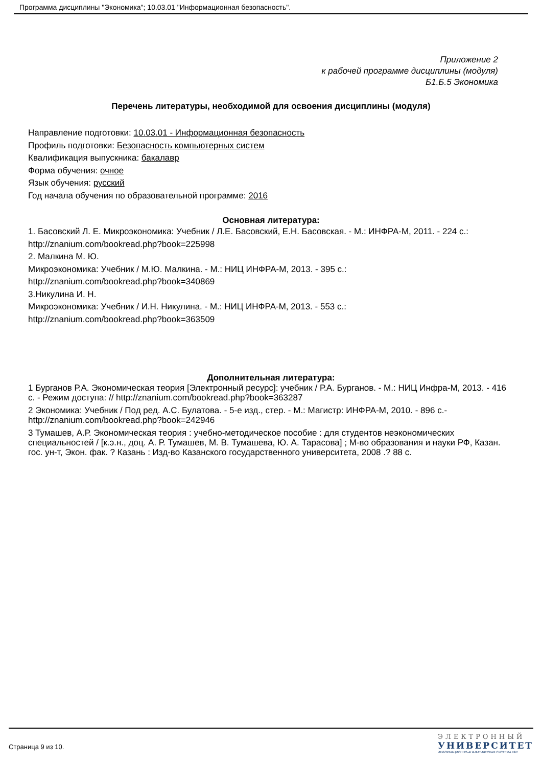Программа дисциплины "Экономика"; 10.03.01 "Информационная безопасность".
Приложение 2
к рабочей программе дисциплины (модуля)
Б1.Б.5 Экономика
Перечень литературы, необходимой для освоения дисциплины (модуля)
Направление подготовки: 10.03.01 - Информационная безопасность
Профиль подготовки: Безопасность компьютерных систем
Квалификация выпускника: бакалавр
Форма обучения: очное
Язык обучения: русский
Год начала обучения по образовательной программе: 2016
Основная литература:
1. Басовский Л. Е. Микроэкономика: Учебник / Л.Е. Басовский, Е.Н. Басовская. - М.: ИНФРА-М, 2011. - 224 с.:
http://znanium.com/bookread.php?book=225998
2. Малкина М. Ю.
Микроэкономика: Учебник / М.Ю. Малкина. - М.: НИЦ ИНФРА-М, 2013. - 395 с.:
http://znanium.com/bookread.php?book=340869
3.Никулина И. Н.
Микроэкономика: Учебник / И.Н. Никулина. - М.: НИЦ ИНФРА-М, 2013. - 553 с.:
http://znanium.com/bookread.php?book=363509
Дополнительная литература:
1 Бурганов Р.А. Экономическая теория [Электронный ресурс]: учебник / Р.А. Бурганов. - М.: НИЦ Инфра-М, 2013. - 416 с. - Режим доступа: // http://znanium.com/bookread.php?book=363287
2 Экономика: Учебник / Под ред. А.С. Булатова. - 5-е изд., стер. - М.: Магистр: ИНФРА-М, 2010. - 896 с.- http://znanium.com/bookread.php?book=242946
3 Тумашев, А.Р. Экономическая теория : учебно-методическое пособие : для студентов неэкономических специальностей / [к.э.н., доц. А. Р. Тумашев, М. В. Тумашева, Ю. А. Тарасова] ; М-во образования и науки РФ, Казан. гос. ун-т, Экон. фак. ? Казань : Изд-во Казанского государственного университета, 2008 .? 88 с.
Страница 9 из 10.
ЭЛЕКТРОННЫЙ
УНИВЕРСИТЕТ
ИНФОРМАЦИОННО-АНАЛИТИЧЕСКАЯ СИСТЕМА КФУ